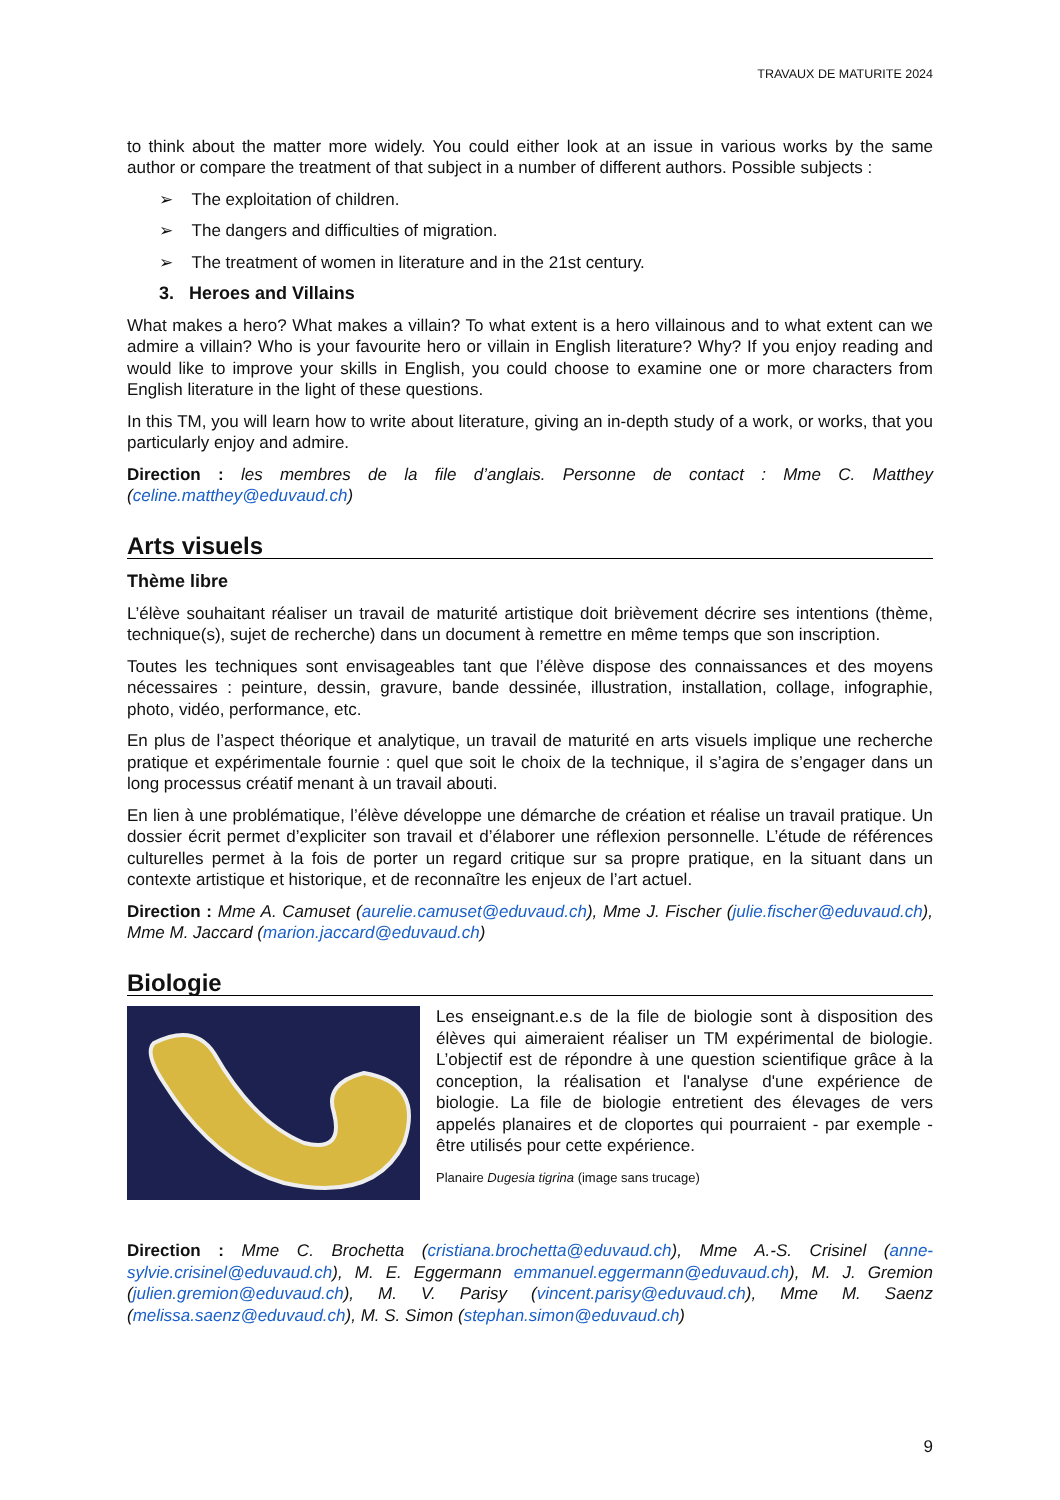TRAVAUX DE MATURITE 2024
to think about the matter more widely. You could either look at an issue in various works by the same author or compare the treatment of that subject in a number of different authors. Possible subjects :
➢ The exploitation of children.
➢ The dangers and difficulties of migration.
➢ The treatment of women in literature and in the 21st century.
3. Heroes and Villains
What makes a hero? What makes a villain? To what extent is a hero villainous and to what extent can we admire a villain? Who is your favourite hero or villain in English literature? Why? If you enjoy reading and would like to improve your skills in English, you could choose to examine one or more characters from English literature in the light of these questions.
In this TM, you will learn how to write about literature, giving an in-depth study of a work, or works, that you particularly enjoy and admire.
Direction : les membres de la file d’anglais. Personne de contact : Mme C. Matthey (celine.matthey@eduvaud.ch)
Arts visuels
Thème libre
L’élève souhaitant réaliser un travail de maturité artistique doit brièvement décrire ses intentions (thème, technique(s), sujet de recherche) dans un document à remettre en même temps que son inscription.
Toutes les techniques sont envisageables tant que l’élève dispose des connaissances et des moyens nécessaires : peinture, dessin, gravure, bande dessinée, illustration, installation, collage, infographie, photo, vidéo, performance, etc.
En plus de l’aspect théorique et analytique, un travail de maturité en arts visuels implique une recherche pratique et expérimentale fournie : quel que soit le choix de la technique, il s’agira de s’engager dans un long processus créatif menant à un travail abouti.
En lien à une problématique, l’élève développe une démarche de création et réalise un travail pratique. Un dossier écrit permet d’expliciter son travail et d’élaborer une réflexion personnelle. L’étude de références culturelles permet à la fois de porter un regard critique sur sa propre pratique, en la situant dans un contexte artistique et historique, et de reconnaître les enjeux de l’art actuel.
Direction : Mme A. Camuset (aurelie.camuset@eduvaud.ch), Mme J. Fischer (julie.fischer@eduvaud.ch), Mme M. Jaccard (marion.jaccard@eduvaud.ch)
Biologie
Les enseignant.e.s de la file de biologie sont à disposition des élèves qui aimeraient réaliser un TM expérimental de biologie. L’objectif est de répondre à une question scientifique grâce à la conception, la réalisation et l'analyse d'une expérience de biologie. La file de biologie entretient des élevages de vers appelés planaires et de cloportes qui pourraient - par exemple - être utilisés pour cette expérience.
Planaire Dugesia tigrina (image sans trucage)
Direction : Mme C. Brochetta (cristiana.brochetta@eduvaud.ch), Mme A.-S. Crisinel (anne-sylvie.crisinel@eduvaud.ch), M. E. Eggermann emmanuel.eggermann@eduvaud.ch), M. J. Gremion (julien.gremion@eduvaud.ch), M. V. Parisy (vincent.parisy@eduvaud.ch), Mme M. Saenz (melissa.saenz@eduvaud.ch), M. S. Simon (stephan.simon@eduvaud.ch)
9